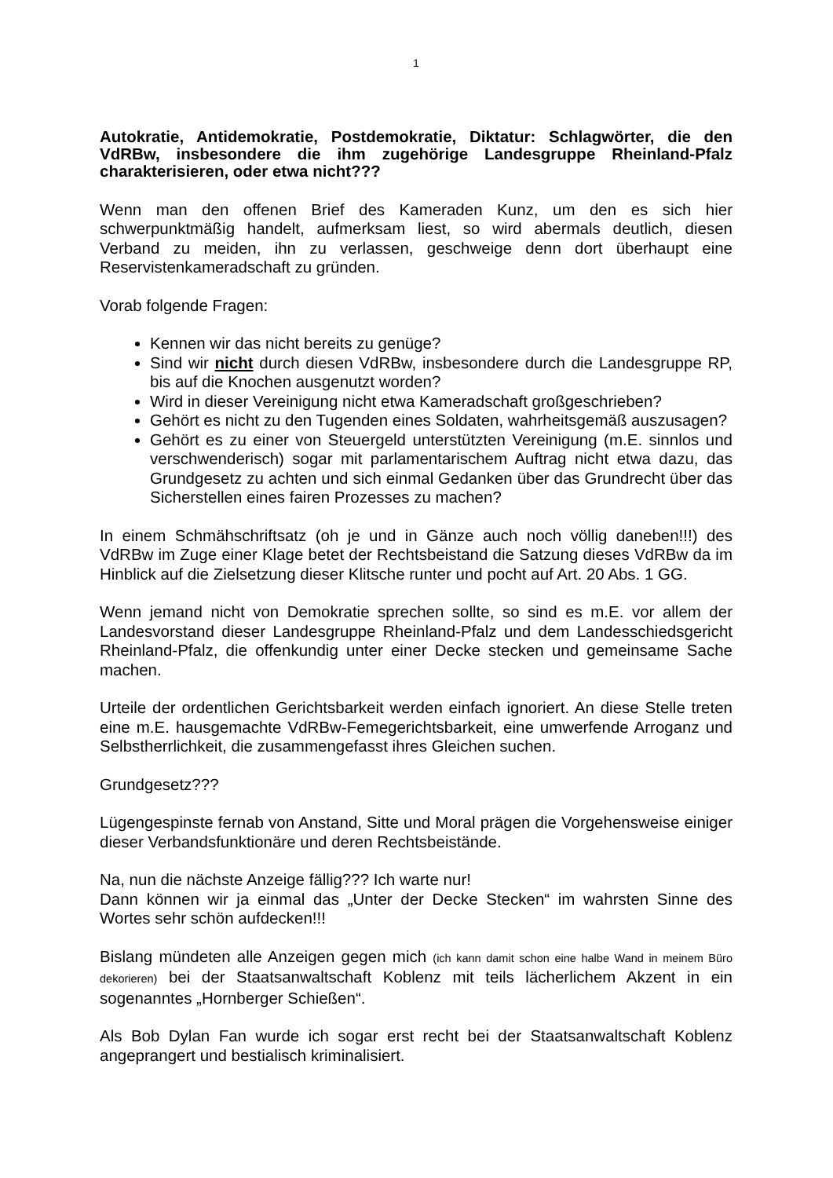1
Autokratie, Antidemokratie, Postdemokratie, Diktatur: Schlagwörter, die den VdRBw, insbesondere die ihm zugehörige Landesgruppe Rheinland-Pfalz charakterisieren, oder etwa nicht???
Wenn man den offenen Brief des Kameraden Kunz, um den es sich hier schwerpunktmäßig handelt, aufmerksam liest, so wird abermals deutlich, diesen Verband zu meiden, ihn zu verlassen, geschweige denn dort überhaupt eine Reservistenkameradschaft zu gründen.
Vorab folgende Fragen:
Kennen wir das nicht bereits zu genüge?
Sind wir nicht durch diesen VdRBw, insbesondere durch die Landesgruppe RP, bis auf die Knochen ausgenutzt worden?
Wird in dieser Vereinigung nicht etwa Kameradschaft großgeschrieben?
Gehört es nicht zu den Tugenden eines Soldaten, wahrheitsgemäß auszusagen?
Gehört es zu einer von Steuergeld unterstützten Vereinigung (m.E. sinnlos und verschwenderisch) sogar mit parlamentarischem Auftrag nicht etwa dazu, das Grundgesetz zu achten und sich einmal Gedanken über das Grundrecht über das Sicherstellen eines fairen Prozesses zu machen?
In einem Schmähschriftsatz (oh je und in Gänze auch noch völlig daneben!!!) des VdRBw im Zuge einer Klage betet der Rechtsbeistand die Satzung dieses VdRBw da im Hinblick auf die Zielsetzung dieser Klitsche runter und pocht auf Art. 20 Abs. 1 GG.
Wenn jemand nicht von Demokratie sprechen sollte, so sind es m.E. vor allem der Landesvorstand dieser Landesgruppe Rheinland-Pfalz und dem Landesschiedsgericht Rheinland-Pfalz, die offenkundig unter einer Decke stecken und gemeinsame Sache machen.
Urteile der ordentlichen Gerichtsbarkeit werden einfach ignoriert. An diese Stelle treten eine m.E. hausgemachte VdRBw-Femegerichtsbarkeit, eine umwerfende Arroganz und Selbstherrlichkeit, die zusammengefasst ihres Gleichen suchen.
Grundgesetz???
Lügengespinste fernab von Anstand, Sitte und Moral prägen die Vorgehensweise einiger dieser Verbandsfunktionäre und deren Rechtsbeistände.
Na, nun die nächste Anzeige fällig??? Ich warte nur!
Dann können wir ja einmal das „Unter der Decke Stecken“ im wahrsten Sinne des Wortes sehr schön aufdecken!!!
Bislang mündeten alle Anzeigen gegen mich (ich kann damit schon eine halbe Wand in meinem Büro dekorieren) bei der Staatsanwaltschaft Koblenz mit teils lächerlichem Akzent in ein sogenanntes „Hornberger Schießen“.
Als Bob Dylan Fan wurde ich sogar erst recht bei der Staatsanwaltschaft Koblenz angeprangert und bestialisch kriminalisiert.